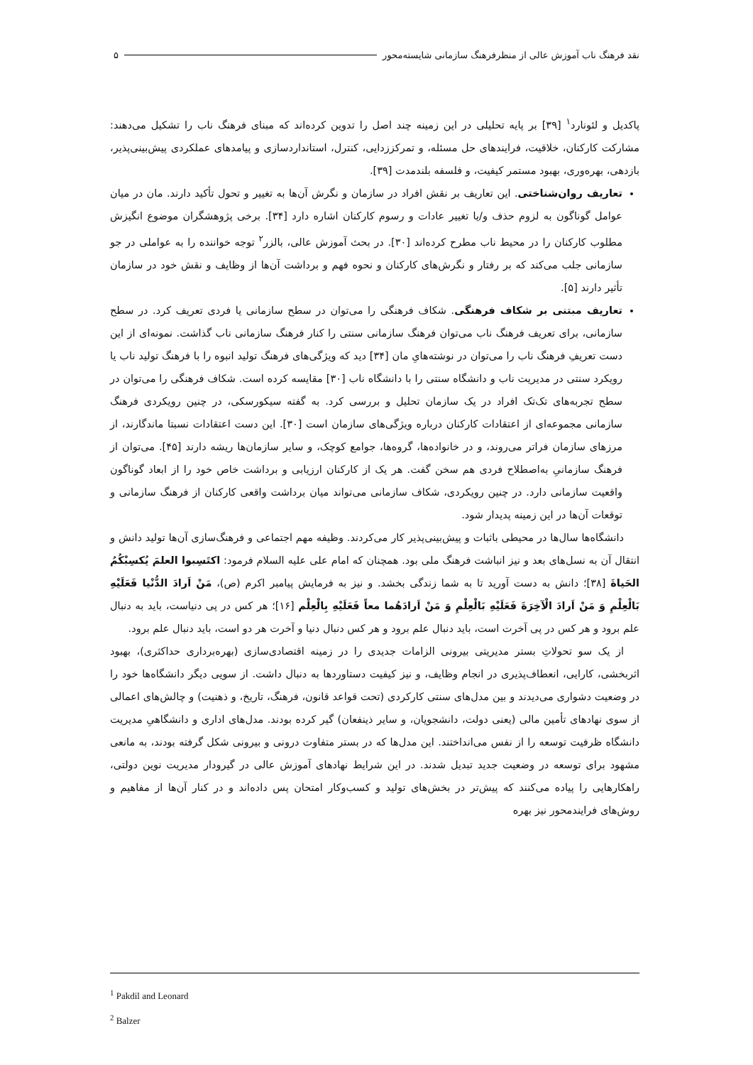نقد فرهنگ ناب آموزش عالی از منظرفرهنگ سازمانی شایسته‌محور ۵
پاکدیل و لئونارد<sup>۱</sup> [۳۹] بر پایه تحلیلی در این زمینه چند اصل را تدوین کرده‌اند که مبنای فرهنگ ناب را تشکیل می‌دهند: مشارکت کارکنان، خلاقیت، فرایندهای حل مسئله، و تمرکززدایی، کنترل، استانداردسازی و پیامدهای عملکردی پیش‌بینی‌پذیر، بازدهی، بهره‌وری، بهبود مستمر کیفیت، و فلسفه بلندمدت [۳۹].
تعاریف روان‌شناختی. این تعاریف بر نقش افراد در سازمان و نگرش آن‌ها به تغییر و تحول تأکید دارند. مان در میان عوامل گوناگون به لزوم حذف و/یا تغییر عادات و رسوم کارکنان اشاره دارد [۳۴]. برخی پژوهشگران موضوع انگیزش مطلوب کارکنان را در محیط ناب مطرح کرده‌اند [۳۰]. در بحث آموزش عالی، بالزر<sup>۲</sup> توجه خواننده را به عواملی در جو سازمانی جلب می‌کند که بر رفتار و نگرش‌های کارکنان و نحوه فهم و برداشت آن‌ها از وظایف و نقش خود در سازمان تأثیر دارند [۵].
تعاریف مبتنی بر شکاف فرهنگی. شکاف فرهنگی را می‌توان در سطح سازمانی یا فردی تعریف کرد. در سطح سازمانی، برای تعریف فرهنگ ناب می‌توان فرهنگ سازمانی سنتی را کنار فرهنگ سازمانی ناب گذاشت. نمونه‌ای از این دست تعریفِ فرهنگ ناب را می‌توان در نوشته‌هایِ مان [۳۴] دید که ویژگی‌های فرهنگ تولید انبوه را با فرهنگ تولید ناب یا رویکرد سنتی در مدیریت ناب و دانشگاه سنتی را با دانشگاه ناب [۳۰] مقایسه کرده است. شکاف فرهنگی را می‌توان در سطح تجربه‌های تک‌تک افراد در یک سازمان تحلیل و بررسی کرد. به گفته سیکورسکی، در چنین رویکردی فرهنگ سازمانی مجموعه‌ای از اعتقادات کارکنان درباره ویژگی‌های سازمان است [۳۰]. این دست اعتقادات نسبتا ماندگارند، از مرزهای سازمان فراتر می‌روند، و در خانواده‌ها، گروه‌ها، جوامع کوچک، و سایر سازمان‌ها ریشه دارند [۴۵]. می‌توان از فرهنگ سازمانیِ به‌اصطلاح فردی هم سخن گفت. هر یک از کارکنان ارزیابی و برداشت خاص خود را از ابعاد گوناگون واقعیت سازمانی دارد. در چنین رویکردی، شکاف سازمانی می‌تواند میان برداشت واقعی کارکنان از فرهنگ سازمانی و توقعات آن‌ها در این زمینه پدیدار شود.
دانشگاه‌ها سال‌ها در محیطی باثبات و پیش‌بینی‌پذیر کار می‌کردند. وظیفه مهم اجتماعی و فرهنگ‌سازی آن‌ها تولید دانش و انتقال آن به نسل‌های بعد و نیز انباشت فرهنگ ملی بود. همچنان که امام علی علیه السلام فرمود: اکتَسِبوا العلمَ یُکسِبْکُمُ الحَیاةَ [۳۸]؛ دانش به دست آورید تا به شما زندگی بخشد. و نیز به فرمایش پیامبر اکرم (ص)، مَنْ اَرادَ الدُّنْیا فَعَلَیْهِ بَالْعِلْمِ وَ مَنْ اَرادَ الْآخِرَةَ فَعَلَیْهِ بَالْعِلْمِ وَ مَنْ اَرادَهُما معاً فَعَلَیْهِ بِالْعِلْم [۱۶]؛ هر کس در پی دنیاست، باید به دنبال علم برود و هر کس در پی آخرت است، باید دنبال علم برود و هر کس دنبال دنیا و آخرت هر دو است، باید دنبال علم برود.
از یک سو تحولاتِ بستر مدیریتی بیرونی الزامات جدیدی را در زمینه اقتصادی‌سازی (بهره‌برداری حداکثری)، بهبود اثربخشی، کارایی، انعطاف‌پذیری در انجام وظایف، و نیز کیفیت دستاوردها به دنبال داشت. از سویی دیگر دانشگاه‌ها خود را در وضعیت دشواری می‌دیدند و بین مدل‌های سنتی کارکردی (تحت قواعد قانون، فرهنگ، تاریخ، و ذهنیت) و چالش‌های اعمالی از سوی نهادهای تأمین مالی (یعنی دولت، دانشجویان، و سایر ذینفعان) گیر کرده بودند. مدل‌های اداری و دانشگاهیِ مدیریت دانشگاه ظرفیت توسعه را از نفس می‌انداختند. این مدل‌ها که در بستر متفاوت درونی و بیرونی شکل گرفته بودند، به مانعی مشهود برای توسعه در وضعیت جدید تبدیل شدند. در این شرایط نهادهای آموزش عالی در گیرودار مدیریت نوین دولتی، راهکارهایی را پیاده می‌کنند که پیش‌تر در بخش‌های تولید و کسب‌وکار امتحان پس داده‌اند و در کنار آن‌ها از مفاهیم و روش‌های فرایندمحور نیز بهره
<sup>1</sup> Pakdil and Leonard
<sup>2</sup> Balzer